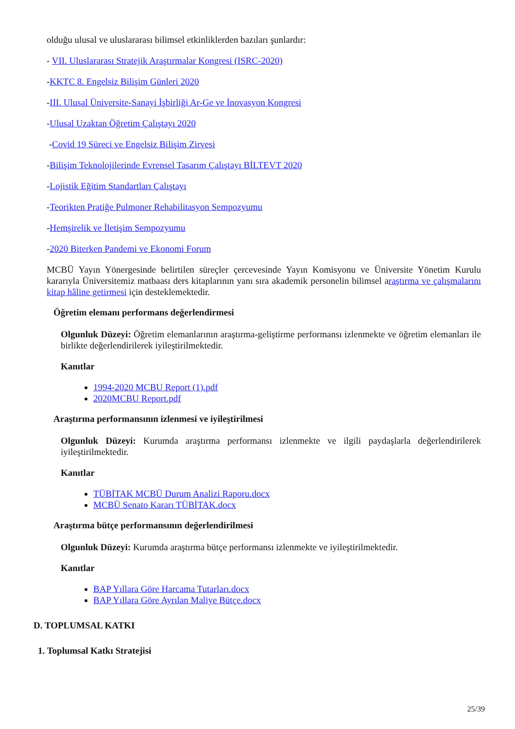olduğu ulusal ve uluslararası bilimsel etkinliklerden bazıları şunlardır:
- VII. Uluslararası Stratejik Araştırmalar Kongresi (ISRC-2020)
-KKTC 8. Engelsiz Bilişim Günleri 2020
-III. Ulusal Üniversite-Sanayi İşbirliği Ar-Ge ve İnovasyon Kongresi
-Ulusal Uzaktan Öğretim Çalıştayı 2020
-Covid 19 Süreci ve Engelsiz Bilişim Zirvesi
-Bilişim Teknolojilerinde Evrensel Tasarım Çalıştayı BİLTEVT 2020
-Lojistik Eğitim Standartları Çalıştayı
-Teorikten Pratiğe Pulmoner Rehabilitasyon Sempozyumu
-Hemşirelik ve İletişim Sempozyumu
-2020 Biterken Pandemi ve Ekonomi Forum
MCBÜ Yayın Yönergesinde belirtilen süreçler çercevesinde Yayın Komisyonu ve Üniversite Yönetim Kurulu kararıyla Üniversitemiz matbaası ders kitaplarının yanı sıra akademik personelin bilimsel araştırma ve çalışmalarını kitap hâline getirmesi için desteklemektedir.
Öğretim elemanı performans değerlendirmesi
Olgunluk Düzeyi: Öğretim elemanlarının araştırma-geliştirme performansı izlenmekte ve öğretim elemanları ile birlikte değerlendirilerek iyileştirilmektedir.
Kanıtlar
1994-2020 MCBU Report (1).pdf
2020MCBU Report.pdf
Araştırma performansının izlenmesi ve iyileştirilmesi
Olgunluk Düzeyi: Kurumda araştırma performansı izlenmekte ve ilgili paydaşlarla değerlendirilerek iyileştirilmektedir.
Kanıtlar
TÜBİTAK MCBÜ Durum Analizi Raporu.docx
MCBÜ Senato Kararı TÜBİTAK.docx
Araştırma bütçe performansının değerlendirilmesi
Olgunluk Düzeyi: Kurumda araştırma bütçe performansı izlenmekte ve iyileştirilmektedir.
Kanıtlar
BAP Yıllara Göre Harcama Tutarları.docx
BAP Yıllara Göre Ayrılan Maliye Bütçe.docx
D. TOPLUMSAL KATKI
1. Toplumsal Katkı Stratejisi
25/39